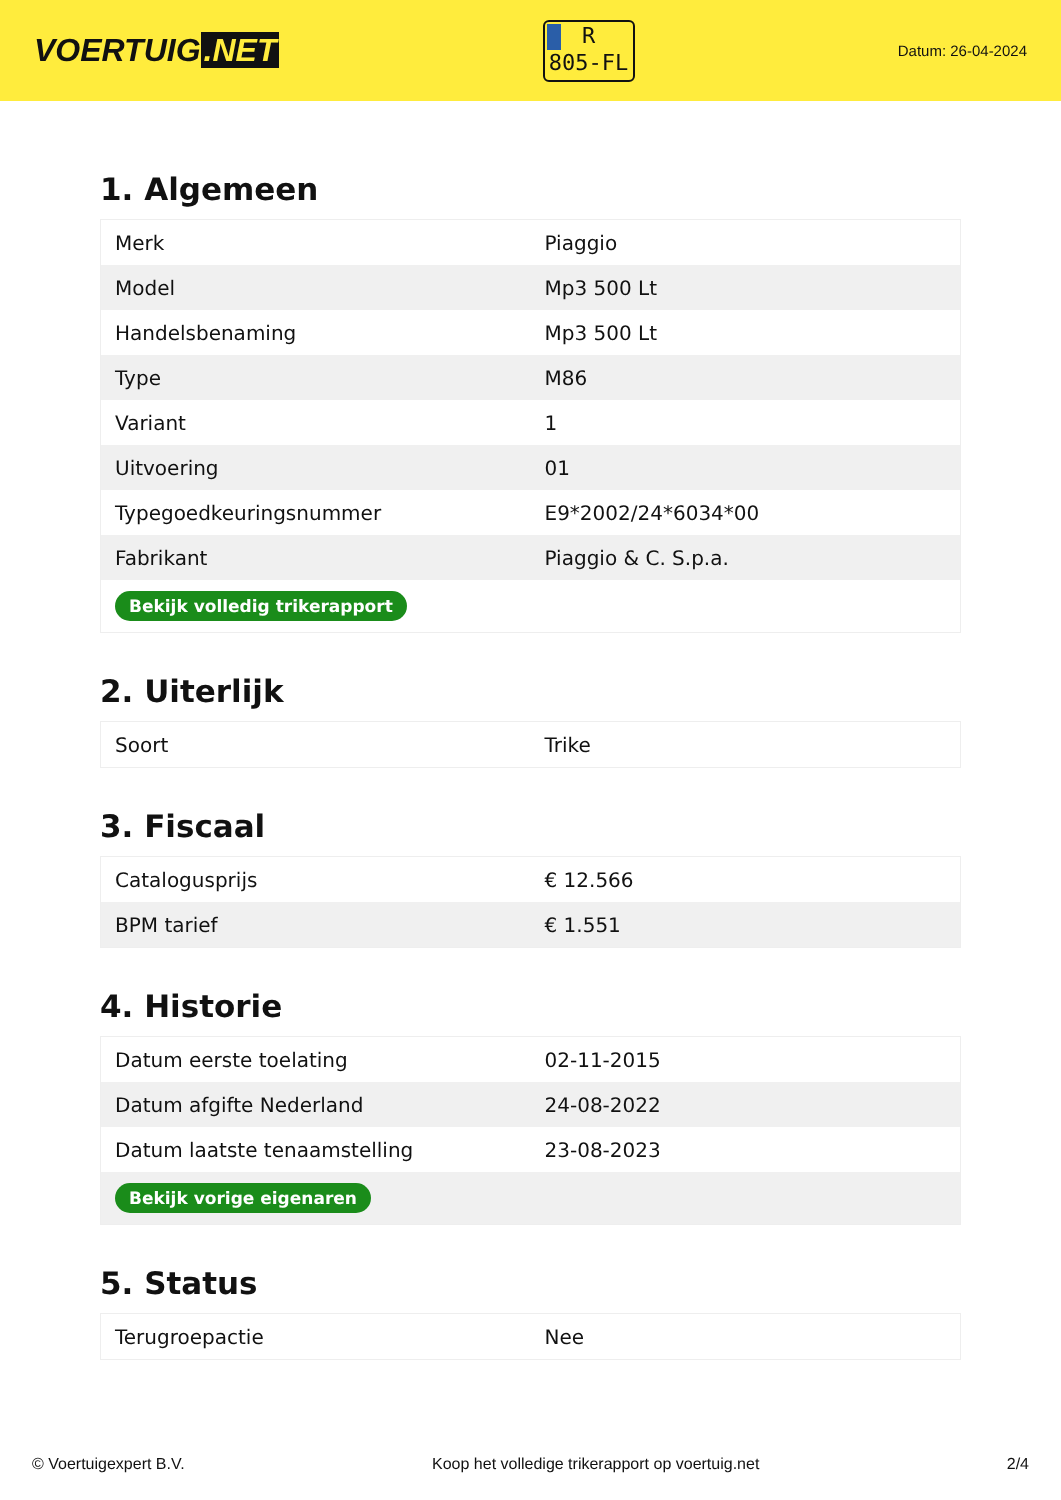VOERTUIG.NET
R
805-FL
Datum: 26-04-2024
1. Algemeen
| Merk | Piaggio |
| Model | Mp3 500 Lt |
| Handelsbenaming | Mp3 500 Lt |
| Type | M86 |
| Variant | 1 |
| Uitvoering | 01 |
| Typegoedkeuringsnummer | E9*2002/24*6034*00 |
| Fabrikant | Piaggio & C. S.p.a. |
| Bekijk volledig trikerapport | |
2. Uiterlijk
| Soort | Trike |
3. Fiscaal
| Catalogusprijs | € 12.566 |
| BPM tarief | € 1.551 |
4. Historie
| Datum eerste toelating | 02-11-2015 |
| Datum afgifte Nederland | 24-08-2022 |
| Datum laatste tenaamstelling | 23-08-2023 |
| Bekijk vorige eigenaren | |
5. Status
| Terugroepactie | Nee |
© Voertuigexpert B.V. Koop het volledige trikerapport op voertuig.net 2/4